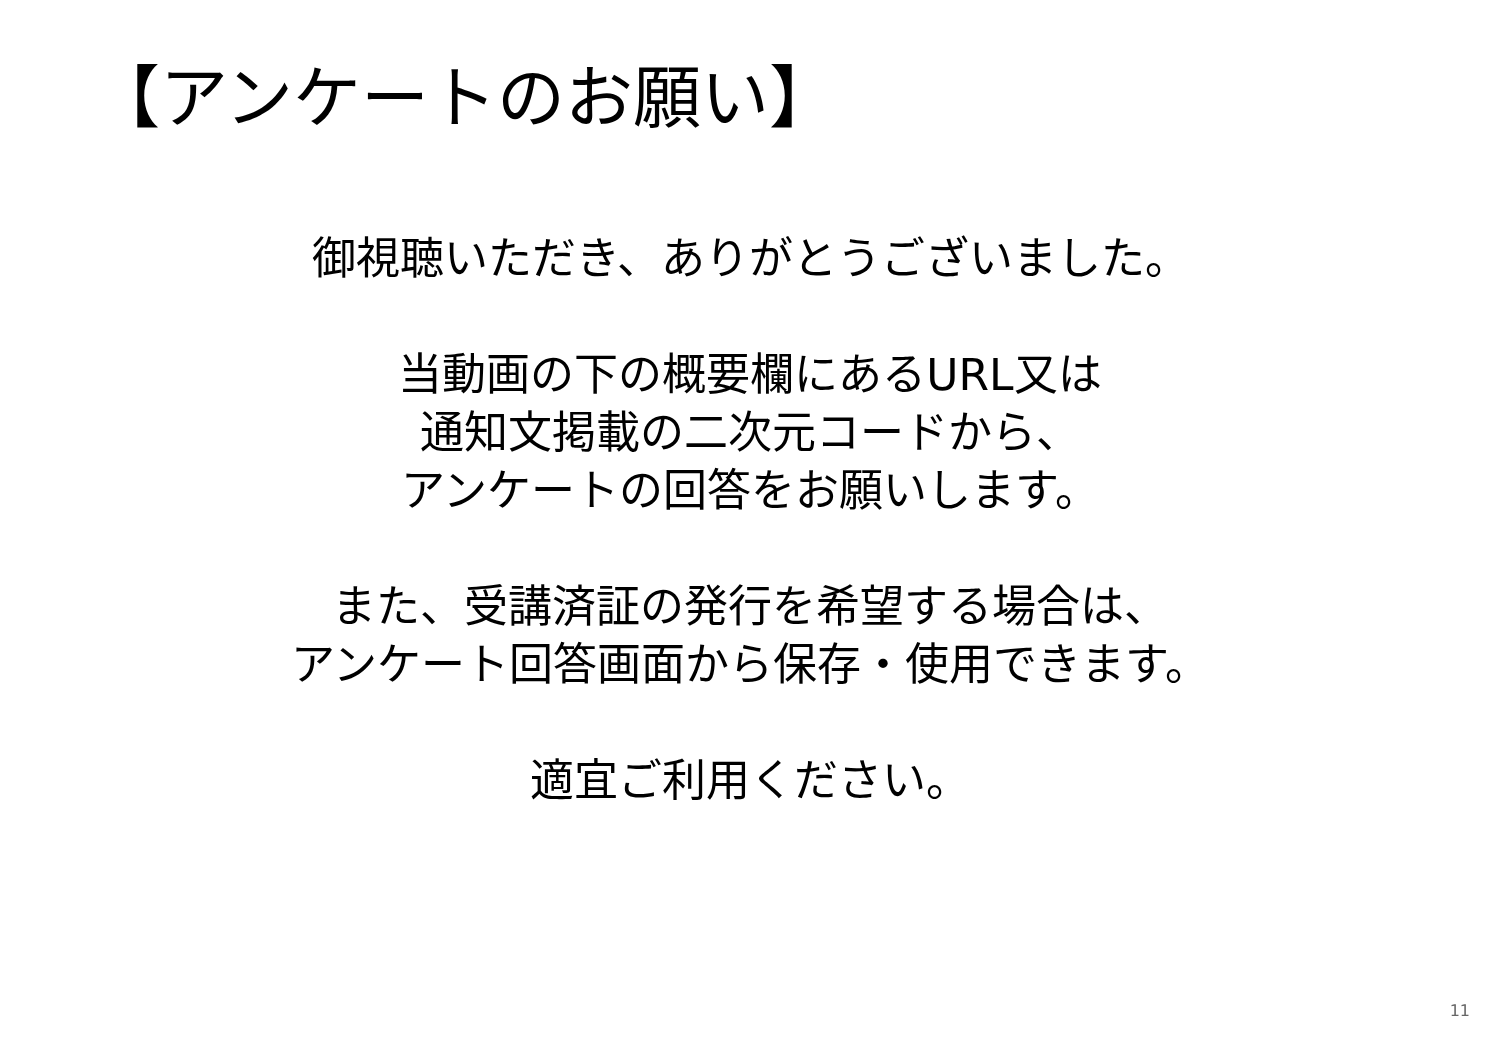【アンケートのお願い】
御視聴いただき、ありがとうございました。
当動画の下の概要欄にあるURL又は
通知文掲載の二次元コードから、
アンケートの回答をお願いします。
また、受講済証の発行を希望する場合は、
アンケート回答画面から保存・使用できます。
適宜ご利用ください。
11